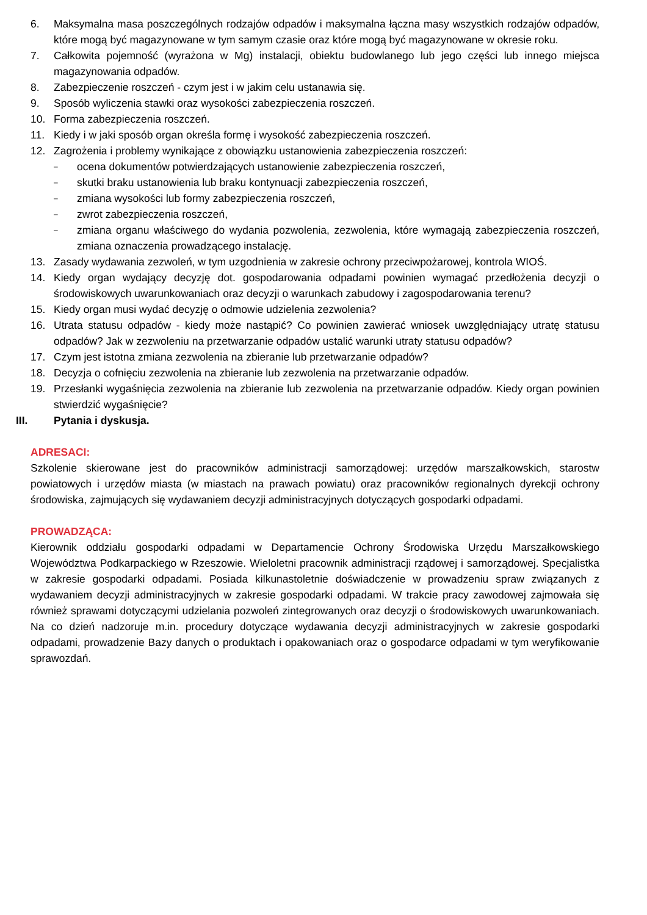6. Maksymalna masa poszczególnych rodzajów odpadów i maksymalna łączna masy wszystkich rodzajów odpadów, które mogą być magazynowane w tym samym czasie oraz które mogą być magazynowane w okresie roku.
7. Całkowita pojemność (wyrażona w Mg) instalacji, obiektu budowlanego lub jego części lub innego miejsca magazynowania odpadów.
8. Zabezpieczenie roszczeń - czym jest i w jakim celu ustanawia się.
9. Sposób wyliczenia stawki oraz wysokości zabezpieczenia roszczeń.
10. Forma zabezpieczenia roszczeń.
11. Kiedy i w jaki sposób organ określa formę i wysokość zabezpieczenia roszczeń.
12. Zagrożenia i problemy wynikające z obowiązku ustanowienia zabezpieczenia roszczeń:
– ocena dokumentów potwierdzających ustanowienie zabezpieczenia roszczeń,
– skutki braku ustanowienia lub braku kontynuacji zabezpieczenia roszczeń,
– zmiana wysokości lub formy zabezpieczenia roszczeń,
– zwrot zabezpieczenia roszczeń,
– zmiana organu właściwego do wydania pozwolenia, zezwolenia, które wymagają zabezpieczenia roszczeń, zmiana oznaczenia prowadzącego instalację.
13. Zasady wydawania zezwoleń, w tym uzgodnienia w zakresie ochrony przeciwpożarowej, kontrola WIOŚ.
14. Kiedy organ wydający decyzję dot. gospodarowania odpadami powinien wymagać przedłożenia decyzji o środowiskowych uwarunkowaniach oraz decyzji o warunkach zabudowy i zagospodarowania terenu?
15. Kiedy organ musi wydać decyzję o odmowie udzielenia zezwolenia?
16. Utrata statusu odpadów - kiedy może nastąpić? Co powinien zawierać wniosek uwzględniający utratę statusu odpadów? Jak w zezwoleniu na przetwarzanie odpadów ustalić warunki utraty statusu odpadów?
17. Czym jest istotna zmiana zezwolenia na zbieranie lub przetwarzanie odpadów?
18. Decyzja o cofnięciu zezwolenia na zbieranie lub zezwolenia na przetwarzanie odpadów.
19. Przesłanki wygaśnięcia zezwolenia na zbieranie lub zezwolenia na przetwarzanie odpadów. Kiedy organ powinien stwierdzić wygaśnięcie?
III. Pytania i dyskusja.
ADRESACI:
Szkolenie skierowane jest do pracowników administracji samorządowej: urzędów marszałkowskich, starostw powiatowych i urzędów miasta (w miastach na prawach powiatu) oraz pracowników regionalnych dyrekcji ochrony środowiska, zajmujących się wydawaniem decyzji administracyjnych dotyczących gospodarki odpadami.
PROWADZĄCA:
Kierownik oddziału gospodarki odpadami w Departamencie Ochrony Środowiska Urzędu Marszałkowskiego Województwa Podkarpackiego w Rzeszowie. Wieloletni pracownik administracji rządowej i samorządowej. Specjalistka w zakresie gospodarki odpadami. Posiada kilkunastoletnie doświadczenie w prowadzeniu spraw związanych z wydawaniem decyzji administracyjnych w zakresie gospodarki odpadami. W trakcie pracy zawodowej zajmowała się również sprawami dotyczącymi udzielania pozwoleń zintegrowanych oraz decyzji o środowiskowych uwarunkowaniach. Na co dzień nadzoruje m.in. procedury dotyczące wydawania decyzji administracyjnych w zakresie gospodarki odpadami, prowadzenie Bazy danych o produktach i opakowaniach oraz o gospodarce odpadami w tym weryfikowanie sprawozdań.